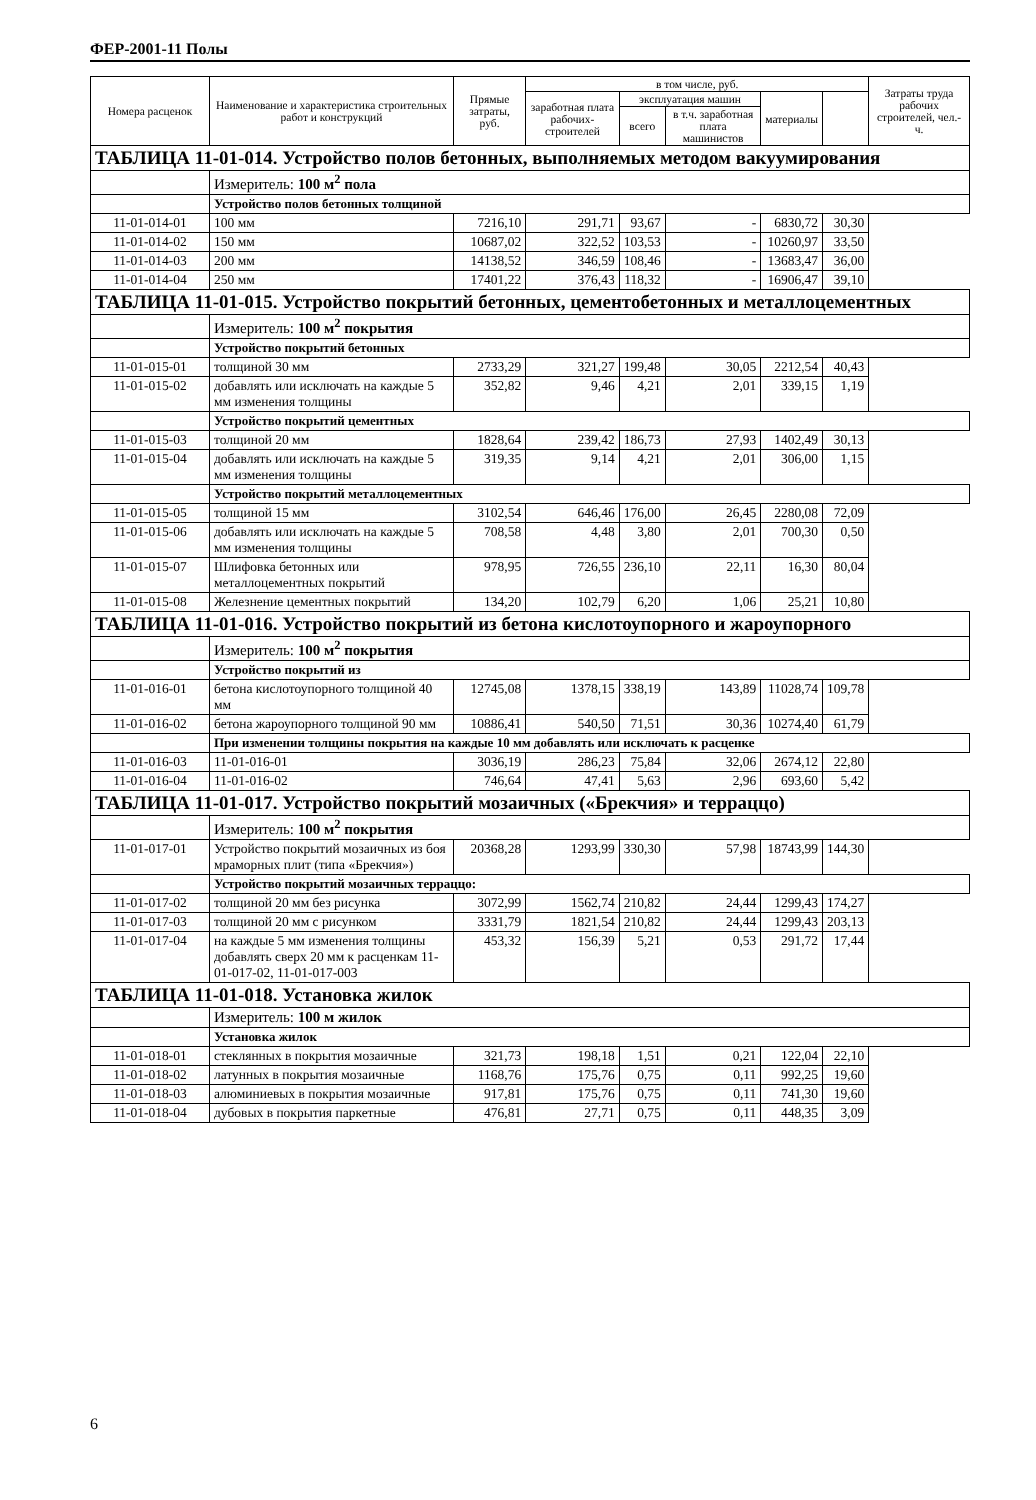ФЕР-2001-11 Полы
| Номера расценок | Наименование и характеристика строительных работ и конструкций | Прямые затраты, руб. | в том числе, руб. | | | | | Затраты труда рабочих строителей, чел.-ч. |
| --- | --- | --- | --- | --- | --- | --- | --- | --- |
| | | | заработная плата рабочих-строителей | эксплуатация машин | | материалы | | |
| | | | | всего | в т.ч. заработная плата машинистов | | | |
| ТАБЛИЦА 11-01-014. Устройство полов бетонных, выполняемых методом вакуумирования | | | | | | | | |
| | Измеритель: 100 м<sup>2</sup> пола | | | | | | | |
| | Устройство полов бетонных толщиной | | | | | | | |
| 11-01-014-01 | 100 мм | 7216,10 | 291,71 | 93,67 | - | 6830,72 | 30,30 | |
| 11-01-014-02 | 150 мм | 10687,02 | 322,52 | 103,53 | - | 10260,97 | 33,50 | |
| 11-01-014-03 | 200 мм | 14138,52 | 346,59 | 108,46 | - | 13683,47 | 36,00 | |
| 11-01-014-04 | 250 мм | 17401,22 | 376,43 | 118,32 | - | 16906,47 | 39,10 | |
| ТАБЛИЦА 11-01-015. Устройство покрытий бетонных, цементобетонных и металлоцементных | | | | | | | | |
| | Измеритель: 100 м<sup>2</sup> покрытия | | | | | | | |
| | Устройство покрытий бетонных | | | | | | | |
| 11-01-015-01 | толщиной 30 мм | 2733,29 | 321,27 | 199,48 | 30,05 | 2212,54 | 40,43 | |
| 11-01-015-02 | добавлять или исключать на каждые 5 мм изменения толщины | 352,82 | 9,46 | 4,21 | 2,01 | 339,15 | 1,19 | |
| | Устройство покрытий цементных | | | | | | | |
| 11-01-015-03 | толщиной 20 мм | 1828,64 | 239,42 | 186,73 | 27,93 | 1402,49 | 30,13 | |
| 11-01-015-04 | добавлять или исключать на каждые 5 мм изменения толщины | 319,35 | 9,14 | 4,21 | 2,01 | 306,00 | 1,15 | |
| | Устройство покрытий металлоцементных | | | | | | | |
| 11-01-015-05 | толщиной 15 мм | 3102,54 | 646,46 | 176,00 | 26,45 | 2280,08 | 72,09 | |
| 11-01-015-06 | добавлять или исключать на каждые 5 мм изменения толщины | 708,58 | 4,48 | 3,80 | 2,01 | 700,30 | 0,50 | |
| 11-01-015-07 | Шлифовка бетонных или металлоцементных покрытий | 978,95 | 726,55 | 236,10 | 22,11 | 16,30 | 80,04 | |
| 11-01-015-08 | Железнение цементных покрытий | 134,20 | 102,79 | 6,20 | 1,06 | 25,21 | 10,80 | |
| ТАБЛИЦА 11-01-016. Устройство покрытий из бетона кислотоупорного и жароупорного | | | | | | | | |
| | Измеритель: 100 м<sup>2</sup> покрытия | | | | | | | |
| | Устройство покрытий из | | | | | | | |
| 11-01-016-01 | бетона кислотоупорного толщиной 40 мм | 12745,08 | 1378,15 | 338,19 | 143,89 | 11028,74 | 109,78 | |
| 11-01-016-02 | бетона жароупорного толщиной 90 мм | 10886,41 | 540,50 | 71,51 | 30,36 | 10274,40 | 61,79 | |
| | При изменении толщины покрытия на каждые 10 мм добавлять или исключать к расценке | | | | | | | |
| 11-01-016-03 | 11-01-016-01 | 3036,19 | 286,23 | 75,84 | 32,06 | 2674,12 | 22,80 | |
| 11-01-016-04 | 11-01-016-02 | 746,64 | 47,41 | 5,63 | 2,96 | 693,60 | 5,42 | |
| ТАБЛИЦА 11-01-017. Устройство покрытий мозаичных («Брекчия» и терраццо) | | | | | | | | |
| | Измеритель: 100 м<sup>2</sup> покрытия | | | | | | | |
| 11-01-017-01 | Устройство покрытий мозаичных из боя мраморных плит (типа «Брекчия») | 20368,28 | 1293,99 | 330,30 | 57,98 | 18743,99 | 144,30 | |
| | Устройство покрытий мозаичных терраццо: | | | | | | | |
| 11-01-017-02 | толщиной 20 мм без рисунка | 3072,99 | 1562,74 | 210,82 | 24,44 | 1299,43 | 174,27 | |
| 11-01-017-03 | толщиной 20 мм с рисунком | 3331,79 | 1821,54 | 210,82 | 24,44 | 1299,43 | 203,13 | |
| 11-01-017-04 | на каждые 5 мм изменения толщины добавлять сверх 20 мм к расценкам 11-01-017-02, 11-01-017-003 | 453,32 | 156,39 | 5,21 | 0,53 | 291,72 | 17,44 | |
| ТАБЛИЦА 11-01-018. Установка жилок | | | | | | | | |
| | Измеритель: 100 м жилок | | | | | | | |
| | Установка жилок | | | | | | | |
| 11-01-018-01 | стеклянных в покрытия мозаичные | 321,73 | 198,18 | 1,51 | 0,21 | 122,04 | 22,10 | |
| 11-01-018-02 | латунных в покрытия мозаичные | 1168,76 | 175,76 | 0,75 | 0,11 | 992,25 | 19,60 | |
| 11-01-018-03 | алюминиевых в покрытия мозаичные | 917,81 | 175,76 | 0,75 | 0,11 | 741,30 | 19,60 | |
| 11-01-018-04 | дубовых в покрытия паркетные | 476,81 | 27,71 | 0,75 | 0,11 | 448,35 | 3,09 | |
6